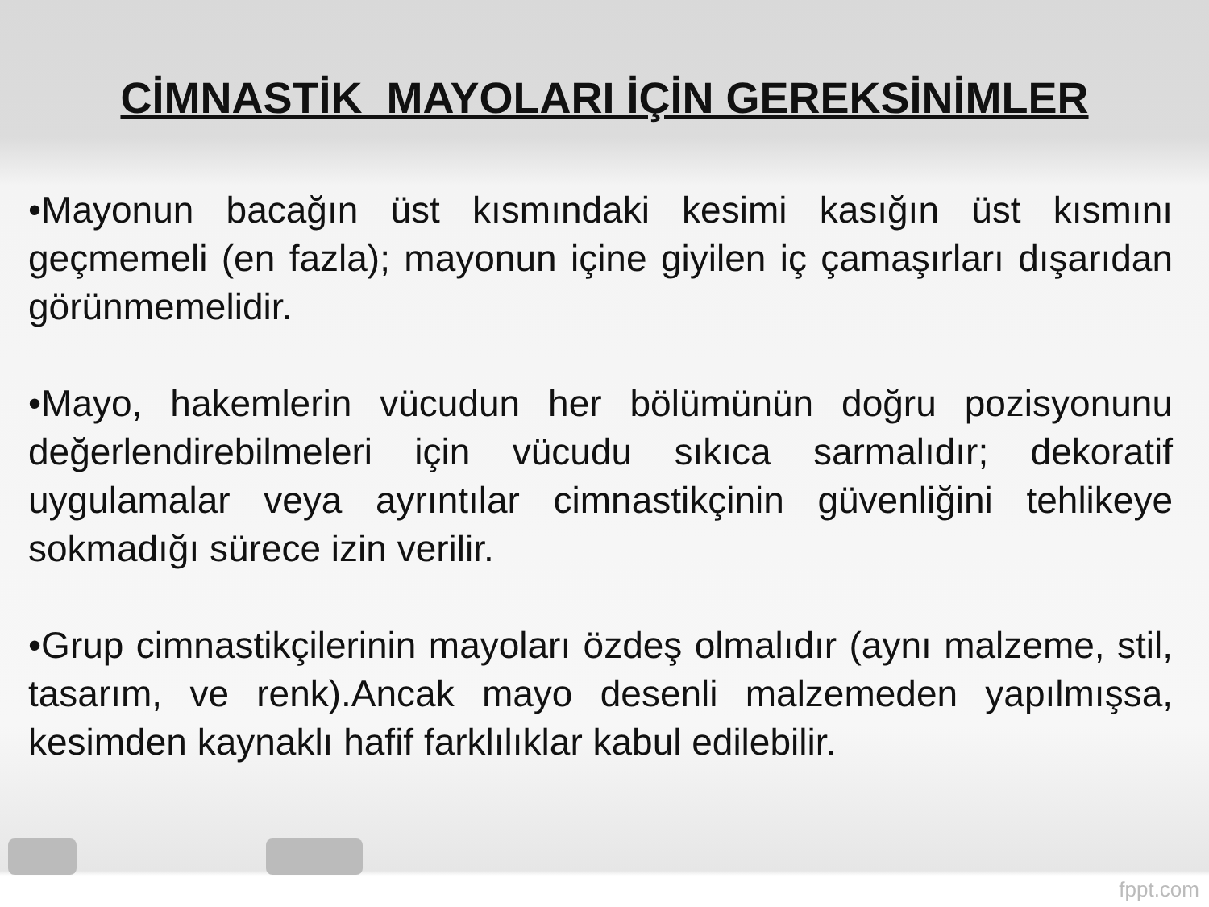CİMNASTİK MAYOLARI İÇİN GEREKSİNİMLER
•Mayonun bacağın üst kısmındaki kesimi kasığın üst kısmını geçmemeli (en fazla); mayonun içine giyilen iç çamaşırları dışarıdan görünmemelidir.
•Mayo, hakemlerin vücudun her bölümünün doğru pozisyonunu değerlendirebilmeleri için vücudu sıkıca sarmalıdır; dekoratif uygulamalar veya ayrıntılar cimnastikçinin güvenliğini tehlikeye sokmadığı sürece izin verilir.
•Grup cimnastikçilerinin mayoları özdeş olmalıdır (aynı malzeme, stil, tasarım, ve renk).Ancak mayo desenli malzemeden yapılmışsa, kesimden kaynaklı hafif farklılıklar kabul edilebilir.
fppt.com